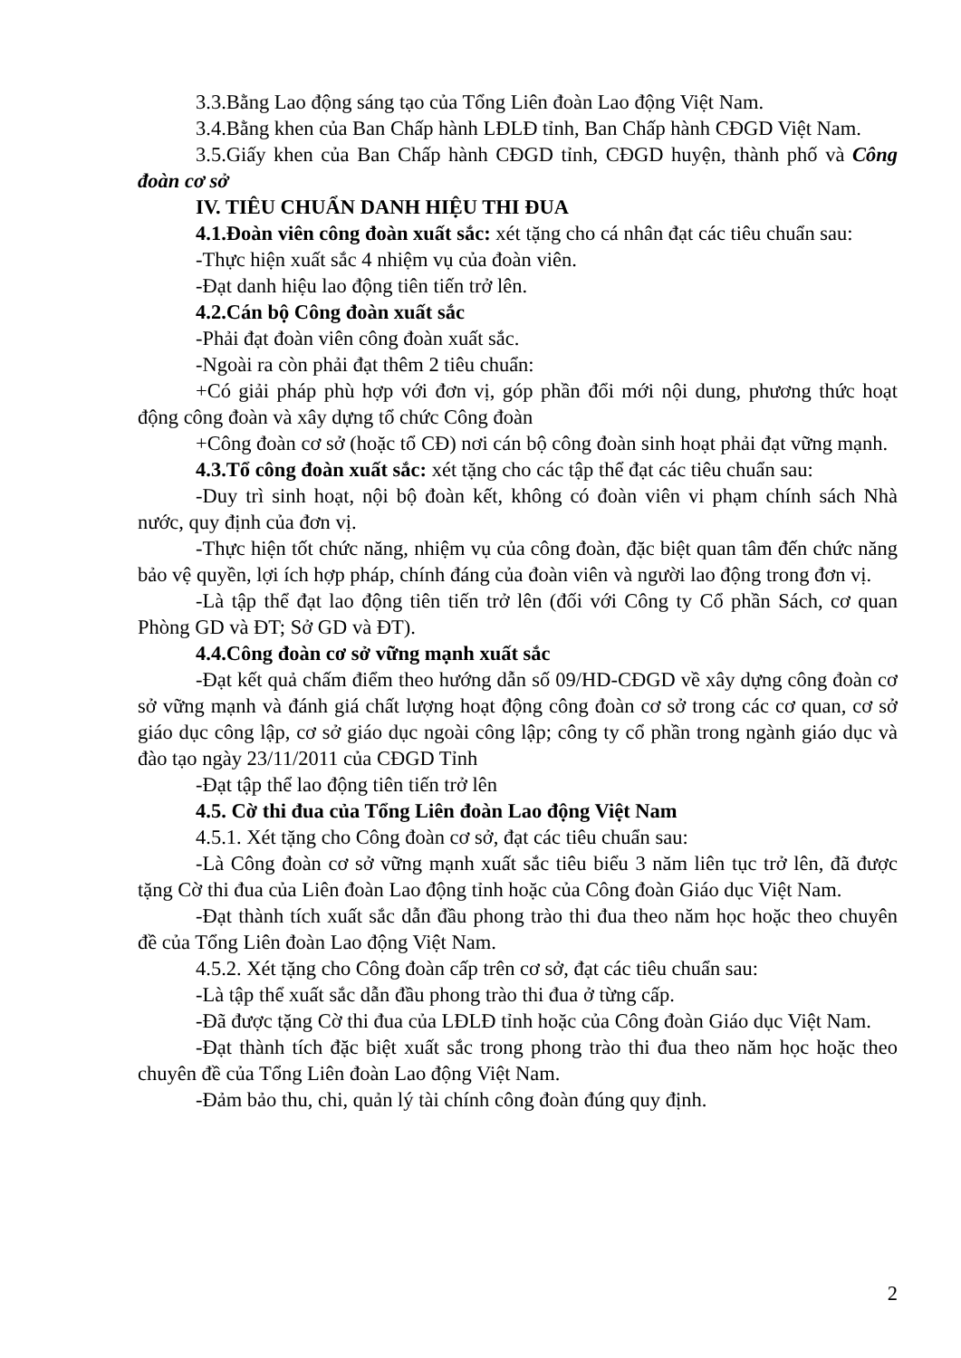3.3.Bằng Lao động sáng tạo của Tổng Liên đoàn Lao động Việt Nam.
3.4.Bằng khen của Ban Chấp hành LĐLĐ tỉnh, Ban Chấp hành CĐGD Việt Nam.
3.5.Giấy khen của Ban Chấp hành CĐGD tỉnh, CĐGD huyện, thành phố và Công đoàn cơ sở
IV. TIÊU CHUẨN DANH HIỆU THI ĐUA
4.1.Đoàn viên công đoàn xuất sắc: xét tặng cho cá nhân đạt các tiêu chuẩn sau:
-Thực hiện xuất sắc 4 nhiệm vụ của đoàn viên.
-Đạt danh hiệu lao động tiên tiến trở lên.
4.2.Cán bộ Công đoàn xuất sắc
-Phải đạt đoàn viên công đoàn xuất sắc.
-Ngoài ra còn phải đạt thêm 2 tiêu chuẩn:
+Có giải pháp phù hợp với đơn vị, góp phần đổi mới nội dung, phương thức hoạt động công đoàn và xây dựng tổ chức Công đoàn
+Công đoàn cơ sở (hoặc tổ CĐ) nơi cán bộ công đoàn sinh hoạt phải đạt vững mạnh.
4.3.Tổ công đoàn xuất sắc: xét tặng cho các tập thể đạt các tiêu chuẩn sau:
-Duy trì sinh hoạt, nội bộ đoàn kết, không có đoàn viên vi phạm chính sách Nhà nước, quy định của đơn vị.
-Thực hiện tốt chức năng, nhiệm vụ của công đoàn, đặc biệt quan tâm đến chức năng bảo vệ quyền, lợi ích hợp pháp, chính đáng của đoàn viên và người lao động trong đơn vị.
-Là tập thể đạt lao động tiên tiến trở lên (đối với Công ty Cổ phần Sách, cơ quan Phòng GD và ĐT; Sở GD và ĐT).
4.4.Công đoàn cơ sở vững mạnh xuất sắc
-Đạt kết quả chấm điểm theo hướng dẫn số 09/HD-CĐGD về xây dựng công đoàn cơ sở vững mạnh và đánh giá chất lượng hoạt động công đoàn cơ sở trong các cơ quan, cơ sở giáo dục công lập, cơ sở giáo dục ngoài công lập; công ty cổ phần trong ngành giáo dục và đào tạo ngày 23/11/2011 của CĐGD Tỉnh
-Đạt tập thể lao động tiên tiến trở lên
4.5. Cờ thi đua của Tổng Liên đoàn Lao động Việt Nam
4.5.1. Xét tặng cho Công đoàn cơ sở, đạt các tiêu chuẩn sau:
-Là Công đoàn cơ sở vững mạnh xuất sắc tiêu biểu 3 năm liên tục trở lên, đã được tặng Cờ thi đua của Liên đoàn Lao động tỉnh hoặc của Công đoàn Giáo dục Việt Nam.
-Đạt thành tích xuất sắc dẫn đầu phong trào thi đua theo năm học hoặc theo chuyên đề của Tổng Liên đoàn Lao động Việt Nam.
4.5.2. Xét tặng cho Công đoàn cấp trên cơ sở, đạt các tiêu chuẩn sau:
-Là tập thể xuất sắc dẫn đầu phong trào thi đua ở từng cấp.
-Đã được tặng Cờ thi đua của LĐLĐ tỉnh hoặc của Công đoàn Giáo dục Việt Nam.
-Đạt thành tích đặc biệt xuất sắc trong phong trào thi đua theo năm học hoặc theo chuyên đề của Tổng Liên đoàn Lao động Việt Nam.
-Đảm bảo thu, chi, quản lý tài chính công đoàn đúng quy định.
2